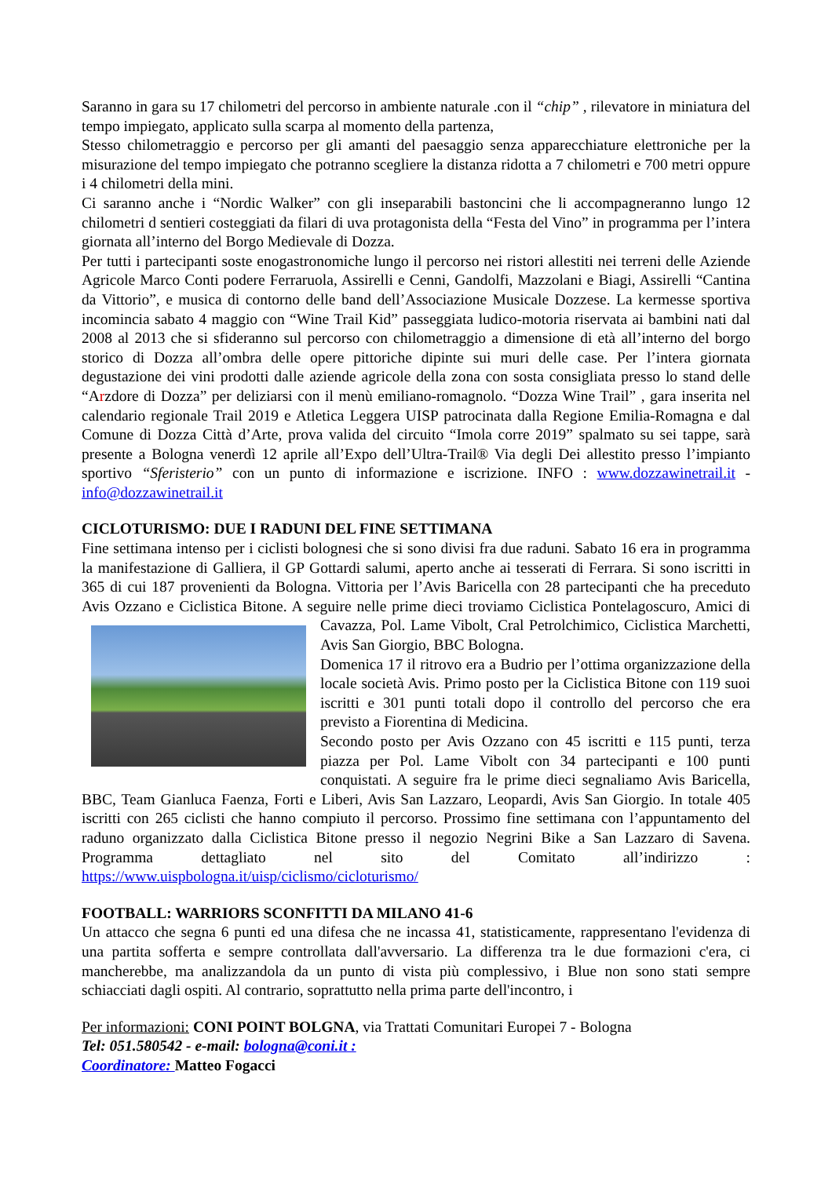Saranno in gara su 17 chilometri del percorso in ambiente naturale .con il “chip” , rilevatore in miniatura del tempo impiegato, applicato sulla scarpa al momento della partenza,
Stesso chilometraggio e percorso per gli amanti del paesaggio senza apparecchiature elettroniche per la misurazione del tempo impiegato che potranno scegliere la distanza ridotta a 7 chilometri e 700 metri oppure i 4 chilometri della mini.
Ci saranno anche i “Nordic Walker” con gli inseparabili bastoncini che li accompagneranno lungo 12 chilometri d sentieri costeggiati da filari di uva protagonista della “Festa del Vino” in programma per l’intera giornata all’interno del Borgo Medievale di Dozza.
Per tutti i partecipanti soste enogastronomiche lungo il percorso nei ristori allestiti nei terreni delle Aziende Agricole Marco Conti podere Ferraruola, Assirelli e Cenni, Gandolfi, Mazzolani e Biagi, Assirelli “Cantina da Vittorio”, e musica di contorno delle band dell’Associazione Musicale Dozzese. La kermesse sportiva incomincia sabato 4 maggio con “Wine Trail Kid” passeggiata ludico-motoria riservata ai bambini nati dal 2008 al 2013 che si sfideranno sul percorso con chilometraggio a dimensione di età all’interno del borgo storico di Dozza all’ombra delle opere pittoriche dipinte sui muri delle case. Per l’intera giornata degustazione dei vini prodotti dalle aziende agricole della zona con sosta consigliata presso lo stand delle “Arzdore di Dozza” per deliziarsi con il menù emiliano-romagnolo. “Dozza Wine Trail” , gara inserita nel calendario regionale Trail 2019 e Atletica Leggera UISP patrocinata dalla Regione Emilia-Romagna e dal Comune di Dozza Città d’Arte, prova valida del circuito “Imola corre 2019” spalmato su sei tappe, sarà presente a Bologna venerdì 12 aprile all’Expo dell’Ultra-Trail® Via degli Dei allestito presso l’impianto sportivo “Sferisterio” con un punto di informazione e iscrizione. INFO : www.dozzawinetrail.it - info@dozzawinetrail.it
CICLOTURISMO: DUE I RADUNI DEL FINE SETTIMANA
Fine settimana intenso per i ciclisti bolognesi che si sono divisi fra due raduni. Sabato 16 era in programma la manifestazione di Galliera, il GP Gottardi salumi, aperto anche ai tesserati di Ferrara. Si sono iscritti in 365 di cui 187 provenienti da Bologna. Vittoria per l’Avis Baricella con 28 partecipanti che ha preceduto Avis Ozzano e Ciclistica Bitone. A seguire nelle prime dieci troviamo Ciclistica Pontelagoscuro, Amici di Cavazza, Pol. Lame Vibolt, Cral Petrolchimico, Ciclistica Marchetti, Avis San Giorgio, BBC Bologna.
Domenica 17 il ritrovo era a Budrio per l’ottima organizzazione della locale società Avis. Primo posto per la Ciclistica Bitone con 119 suoi iscritti e 301 punti totali dopo il controllo del percorso che era previsto a Fiorentina di Medicina.
Secondo posto per Avis Ozzano con 45 iscritti e 115 punti, terza piazza per Pol. Lame Vibolt con 34 partecipanti e 100 punti conquistati. A seguire fra le prime dieci segnaliamo Avis Baricella, BBC, Team Gianluca Faenza, Forti e Liberi, Avis San Lazzaro, Leopardi, Avis San Giorgio. In totale 405 iscritti con 265 ciclisti che hanno compiuto il percorso. Prossimo fine settimana con l’appuntamento del raduno organizzato dalla Ciclistica Bitone presso il negozio Negrini Bike a San Lazzaro di Savena. Programma dettagliato nel sito del Comitato all’indirizzo : https://www.uispbologna.it/uisp/ciclismo/cicloturismo/
FOOTBALL: WARRIORS SCONFITTI DA MILANO 41-6
Un attacco che segna 6 punti ed una difesa che ne incassa 41, statisticamente, rappresentano l'evidenza di una partita sofferta e sempre controllata dall'avversario. La differenza tra le due formazioni c'era, ci mancherebbe, ma analizzandola da un punto di vista più complessivo, i Blue non sono stati sempre schiacciati dagli ospiti. Al contrario, soprattutto nella prima parte dell'incontro, i
Per informazioni: CONI POINT BOLGNA, via Trattati Comunitari Europei 7 - Bologna
Tel: 051.580542 - e-mail: bologna@coni.it :
Coordinatore: Matteo Fogacci